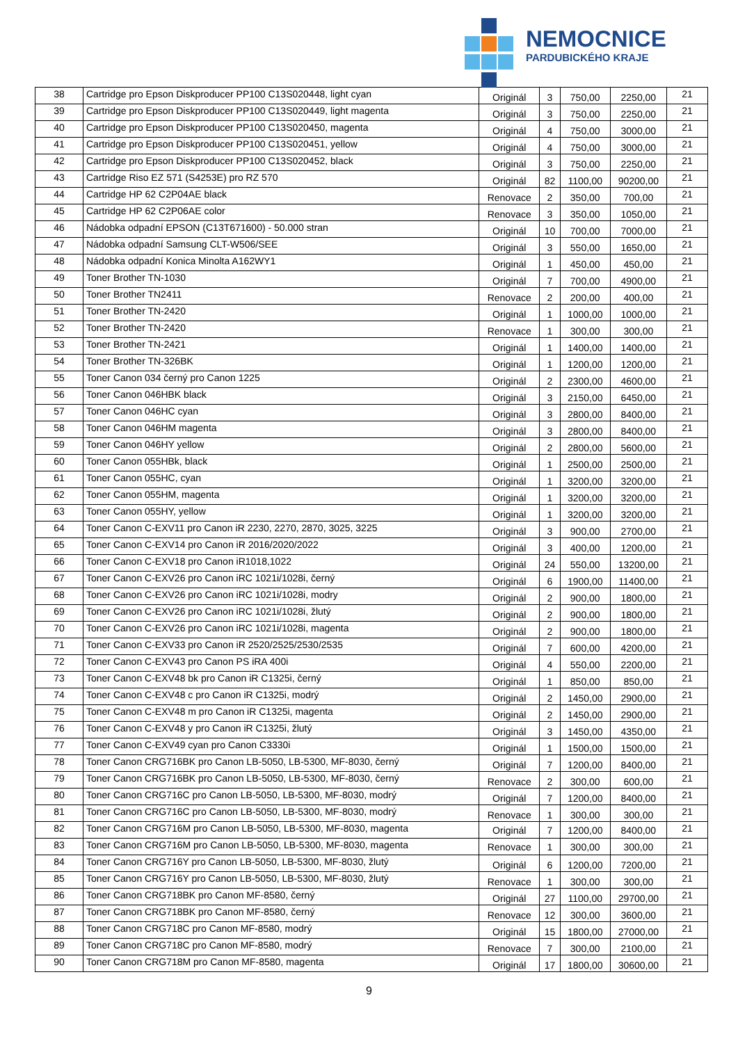NEMOCNICE
PARDUBICKÉHO KRAJE
| 38 | Cartridge pro Epson Diskproducer PP100 C13S020448, light cyan | Originál | 3 | 750,00 | 2250,00 | 21 |
| 39 | Cartridge pro Epson Diskproducer PP100 C13S020449, light magenta | Originál | 3 | 750,00 | 2250,00 | 21 |
| 40 | Cartridge pro Epson Diskproducer PP100 C13S020450, magenta | Originál | 4 | 750,00 | 3000,00 | 21 |
| 41 | Cartridge pro Epson Diskproducer PP100 C13S020451, yellow | Originál | 4 | 750,00 | 3000,00 | 21 |
| 42 | Cartridge pro Epson Diskproducer PP100 C13S020452, black | Originál | 3 | 750,00 | 2250,00 | 21 |
| 43 | Cartridge Riso EZ 571 (S4253E) pro RZ 570 | Originál | 82 | 1100,00 | 90200,00 | 21 |
| 44 | Cartridge HP 62 C2P04AE black | Renovace | 2 | 350,00 | 700,00 | 21 |
| 45 | Cartridge HP 62 C2P06AE color | Renovace | 3 | 350,00 | 1050,00 | 21 |
| 46 | Nádobka odpadní EPSON (C13T671600) - 50.000 stran | Originál | 10 | 700,00 | 7000,00 | 21 |
| 47 | Nádobka odpadní Samsung CLT-W506/SEE | Originál | 3 | 550,00 | 1650,00 | 21 |
| 48 | Nádobka odpadní Konica Minolta A162WY1 | Originál | 1 | 450,00 | 450,00 | 21 |
| 49 | Toner Brother TN-1030 | Originál | 7 | 700,00 | 4900,00 | 21 |
| 50 | Toner Brother TN2411 | Renovace | 2 | 200,00 | 400,00 | 21 |
| 51 | Toner Brother TN-2420 | Originál | 1 | 1000,00 | 1000,00 | 21 |
| 52 | Toner Brother TN-2420 | Renovace | 1 | 300,00 | 300,00 | 21 |
| 53 | Toner Brother TN-2421 | Originál | 1 | 1400,00 | 1400,00 | 21 |
| 54 | Toner Brother TN-326BK | Originál | 1 | 1200,00 | 1200,00 | 21 |
| 55 | Toner Canon 034 černý pro Canon 1225 | Originál | 2 | 2300,00 | 4600,00 | 21 |
| 56 | Toner Canon 046HBK black | Originál | 3 | 2150,00 | 6450,00 | 21 |
| 57 | Toner Canon 046HC cyan | Originál | 3 | 2800,00 | 8400,00 | 21 |
| 58 | Toner Canon 046HM magenta | Originál | 3 | 2800,00 | 8400,00 | 21 |
| 59 | Toner Canon 046HY yellow | Originál | 2 | 2800,00 | 5600,00 | 21 |
| 60 | Toner Canon 055HBk, black | Originál | 1 | 2500,00 | 2500,00 | 21 |
| 61 | Toner Canon 055HC, cyan | Originál | 1 | 3200,00 | 3200,00 | 21 |
| 62 | Toner Canon 055HM, magenta | Originál | 1 | 3200,00 | 3200,00 | 21 |
| 63 | Toner Canon 055HY, yellow | Originál | 1 | 3200,00 | 3200,00 | 21 |
| 64 | Toner Canon C-EXV11 pro Canon iR 2230, 2270, 2870, 3025, 3225 | Originál | 3 | 900,00 | 2700,00 | 21 |
| 65 | Toner Canon C-EXV14 pro Canon iR 2016/2020/2022 | Originál | 3 | 400,00 | 1200,00 | 21 |
| 66 | Toner Canon C-EXV18 pro Canon iR1018,1022 | Originál | 24 | 550,00 | 13200,00 | 21 |
| 67 | Toner Canon C-EXV26 pro Canon iRC 1021i/1028i, černý | Originál | 6 | 1900,00 | 11400,00 | 21 |
| 68 | Toner Canon C-EXV26 pro Canon iRC 1021i/1028i, modry | Originál | 2 | 900,00 | 1800,00 | 21 |
| 69 | Toner Canon C-EXV26 pro Canon iRC 1021i/1028i, žlutý | Originál | 2 | 900,00 | 1800,00 | 21 |
| 70 | Toner Canon C-EXV26 pro Canon iRC 1021i/1028i, magenta | Originál | 2 | 900,00 | 1800,00 | 21 |
| 71 | Toner Canon C-EXV33 pro Canon iR 2520/2525/2530/2535 | Originál | 7 | 600,00 | 4200,00 | 21 |
| 72 | Toner Canon C-EXV43 pro Canon PS iRA 400i | Originál | 4 | 550,00 | 2200,00 | 21 |
| 73 | Toner Canon C-EXV48 bk pro Canon iR C1325i, černý | Originál | 1 | 850,00 | 850,00 | 21 |
| 74 | Toner Canon C-EXV48 c pro Canon iR C1325i, modrý | Originál | 2 | 1450,00 | 2900,00 | 21 |
| 75 | Toner Canon C-EXV48 m pro Canon iR C1325i, magenta | Originál | 2 | 1450,00 | 2900,00 | 21 |
| 76 | Toner Canon C-EXV48 y pro Canon iR C1325i, žlutý | Originál | 3 | 1450,00 | 4350,00 | 21 |
| 77 | Toner Canon C-EXV49 cyan pro Canon C3330i | Originál | 1 | 1500,00 | 1500,00 | 21 |
| 78 | Toner Canon CRG716BK pro Canon LB-5050, LB-5300, MF-8030, černý | Originál | 7 | 1200,00 | 8400,00 | 21 |
| 79 | Toner Canon CRG716BK pro Canon LB-5050, LB-5300, MF-8030, černý | Renovace | 2 | 300,00 | 600,00 | 21 |
| 80 | Toner Canon CRG716C pro Canon LB-5050, LB-5300, MF-8030, modrý | Originál | 7 | 1200,00 | 8400,00 | 21 |
| 81 | Toner Canon CRG716C pro Canon LB-5050, LB-5300, MF-8030, modrý | Renovace | 1 | 300,00 | 300,00 | 21 |
| 82 | Toner Canon CRG716M pro Canon LB-5050, LB-5300, MF-8030, magenta | Originál | 7 | 1200,00 | 8400,00 | 21 |
| 83 | Toner Canon CRG716M pro Canon LB-5050, LB-5300, MF-8030, magenta | Renovace | 1 | 300,00 | 300,00 | 21 |
| 84 | Toner Canon CRG716Y pro Canon LB-5050, LB-5300, MF-8030, žlutý | Originál | 6 | 1200,00 | 7200,00 | 21 |
| 85 | Toner Canon CRG716Y pro Canon LB-5050, LB-5300, MF-8030, žlutý | Renovace | 1 | 300,00 | 300,00 | 21 |
| 86 | Toner Canon CRG718BK pro Canon MF-8580, černý | Originál | 27 | 1100,00 | 29700,00 | 21 |
| 87 | Toner Canon CRG718BK pro Canon MF-8580, černý | Renovace | 12 | 300,00 | 3600,00 | 21 |
| 88 | Toner Canon CRG718C pro Canon MF-8580, modrý | Originál | 15 | 1800,00 | 27000,00 | 21 |
| 89 | Toner Canon CRG718C pro Canon MF-8580, modrý | Renovace | 7 | 300,00 | 2100,00 | 21 |
| 90 | Toner Canon CRG718M pro Canon MF-8580, magenta | Originál | 17 | 1800,00 | 30600,00 | 21 |
9